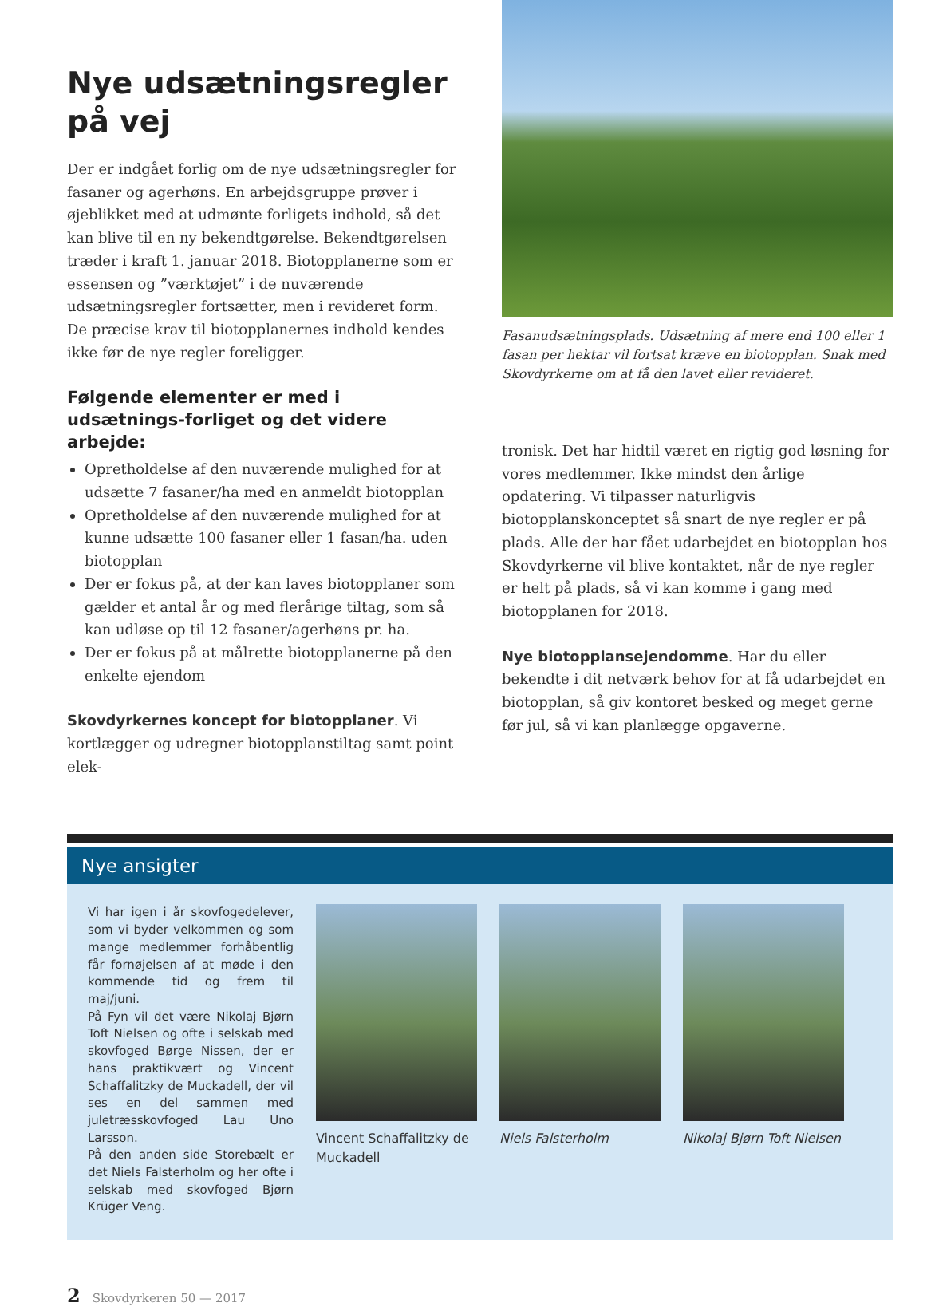Nye udsætningsregler på vej
Der er indgået forlig om de nye udsætningsregler for fasaner og agerhøns. En arbejdsgruppe prøver i øjeblikket med at udmønte forligets indhold, så det kan blive til en ny bekendtgørelse. Bekendtgørelsen træder i kraft 1. januar 2018. Biotopplanerne som er essensen og ”værktøjet” i de nuværende udsætningsregler fortsætter, men i revideret form. De præcise krav til biotopplanernes indhold kendes ikke før de nye regler foreligger.
Følgende elementer er med i udsætnings-forliget og det videre arbejde:
Opretholdelse af den nuværende mulighed for at udsætte 7 fasaner/ha med en anmeldt biotopplan
Opretholdelse af den nuværende mulighed for at kunne udsætte 100 fasaner eller 1 fasan/ha. uden biotopplan
Der er fokus på, at der kan laves biotopplaner som gælder et antal år og med flerårige tiltag, som så kan udløse op til 12 fasaner/agerhøns pr. ha.
Der er fokus på at målrette biotopplanerne på den enkelte ejendom
Skovdyrkernes koncept for biotopplaner. Vi kortlægger og udregner biotopplanstiltag samt point elek-
Fasanudsætningsplads. Udsætning af mere end 100 eller 1 fasan per hektar vil fortsat kræve en biotopplan. Snak med Skovdyrkerne om at få den lavet eller revideret.
tronisk. Det har hidtil været en rigtig god løsning for vores medlemmer. Ikke mindst den årlige opdatering. Vi tilpasser naturligvis biotopplanskonceptet så snart de nye regler er på plads. Alle der har fået udarbejdet en biotopplan hos Skovdyrkerne vil blive kontaktet, når de nye regler er helt på plads, så vi kan komme i gang med biotopplanen for 2018.
Nye biotopplansejendomme. Har du eller bekendte i dit netværk behov for at få udarbejdet en biotopplan, så giv kontoret besked og meget gerne før jul, så vi kan planlægge opgaverne.
Nye ansigter
Vi har igen i år skovfogedelever, som vi byder velkommen og som mange medlemmer forhåbentlig får fornøjelsen af at møde i den kommende tid og frem til maj/juni.
På Fyn vil det være Nikolaj Bjørn Toft Nielsen og ofte i selskab med skovfoged Børge Nissen, der er hans praktikvært og Vincent Schaffalitzky de Muckadell, der vil ses en del sammen med juletræsskovfoged Lau Uno Larsson.
På den anden side Storebælt er det Niels Falsterholm og her ofte i selskab med skovfoged Bjørn Krüger Veng.
Vincent Schaffalitzky de Muckadell
Niels Falsterholm Nikolaj Bjørn Toft Nielsen
2 Skovdyrkeren 50 — 2017